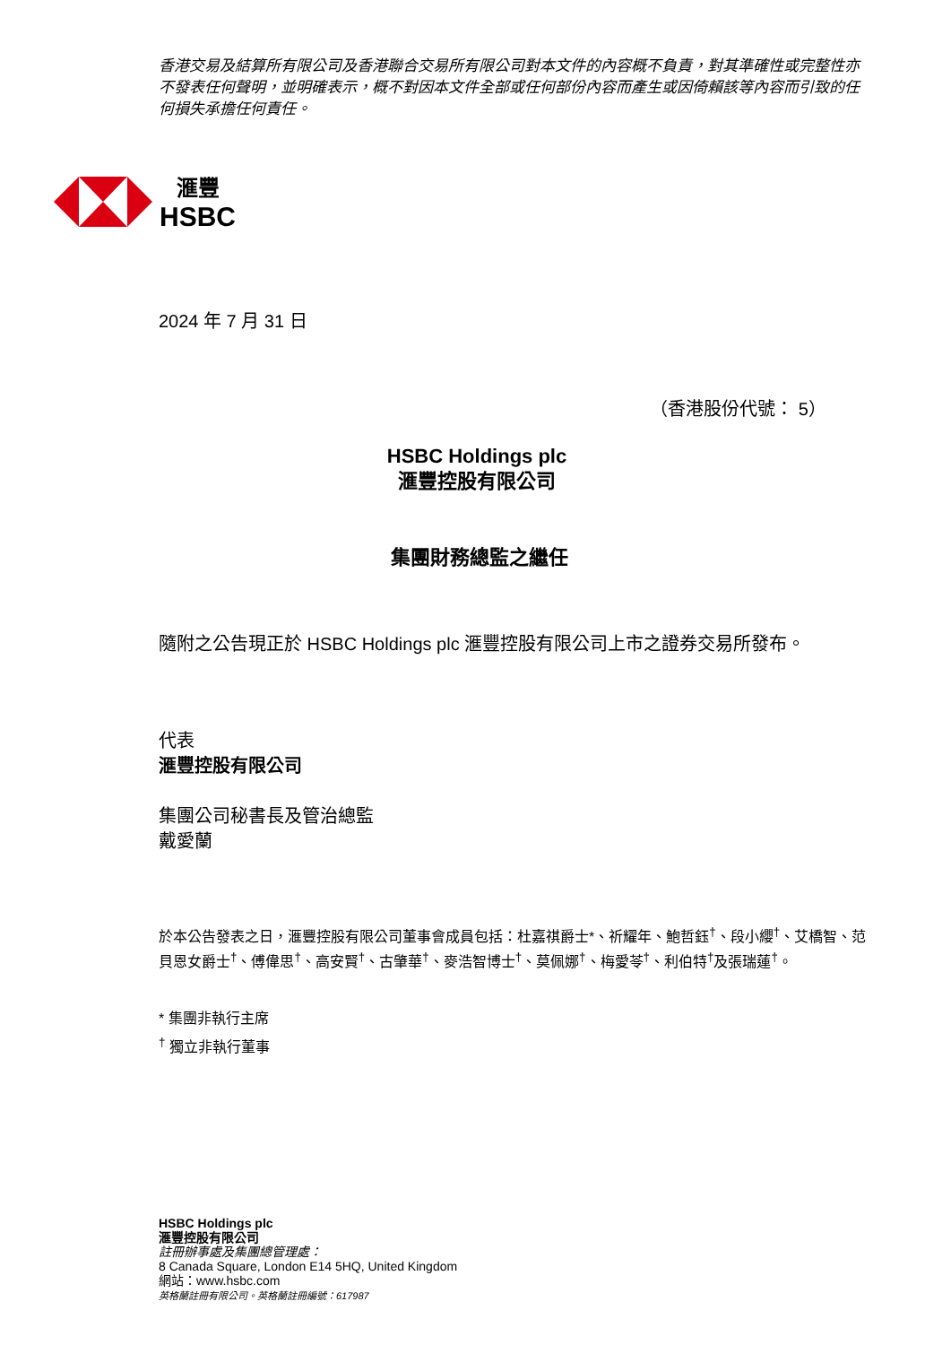香港交易及結算所有限公司及香港聯合交易所有限公司對本文件的內容概不負責，對其準確性或完整性亦不發表任何聲明，並明確表示，概不對因本文件全部或任何部份內容而產生或因倚賴該等內容而引致的任何損失承擔任何責任。
滙豐
HSBC
2024 年 7 月 31 日
（香港股份代號： 5）
HSBC Holdings plc
滙豐控股有限公司
集團財務總監之繼任
隨附之公告現正於 HSBC Holdings plc 滙豐控股有限公司上市之證券交易所發布。
代表
滙豐控股有限公司
集團公司秘書長及管治總監
戴愛蘭
於本公告發表之日，滙豐控股有限公司董事會成員包括：杜嘉祺爵士*、祈耀年、鮑哲鈺<sup>†</sup>、段小纓<sup>†</sup>、艾橋智、范貝恩女爵士<sup>†</sup>、傅偉思<sup>†</sup>、高安賢<sup>†</sup>、古肇華<sup>†</sup>、麥浩智博士<sup>†</sup>、莫佩娜<sup>†</sup>、梅愛苓<sup>†</sup>、利伯特<sup>†</sup>及張瑞蓮<sup>†</sup>。
* 集團非執行主席
<sup>†</sup> 獨立非執行董事
HSBC Holdings plc
滙豐控股有限公司
註冊辦事處及集團總管理處：
8 Canada Square, London E14 5HQ, United Kingdom
網站：www.hsbc.com
英格蘭註冊有限公司。英格蘭註冊編號：617987